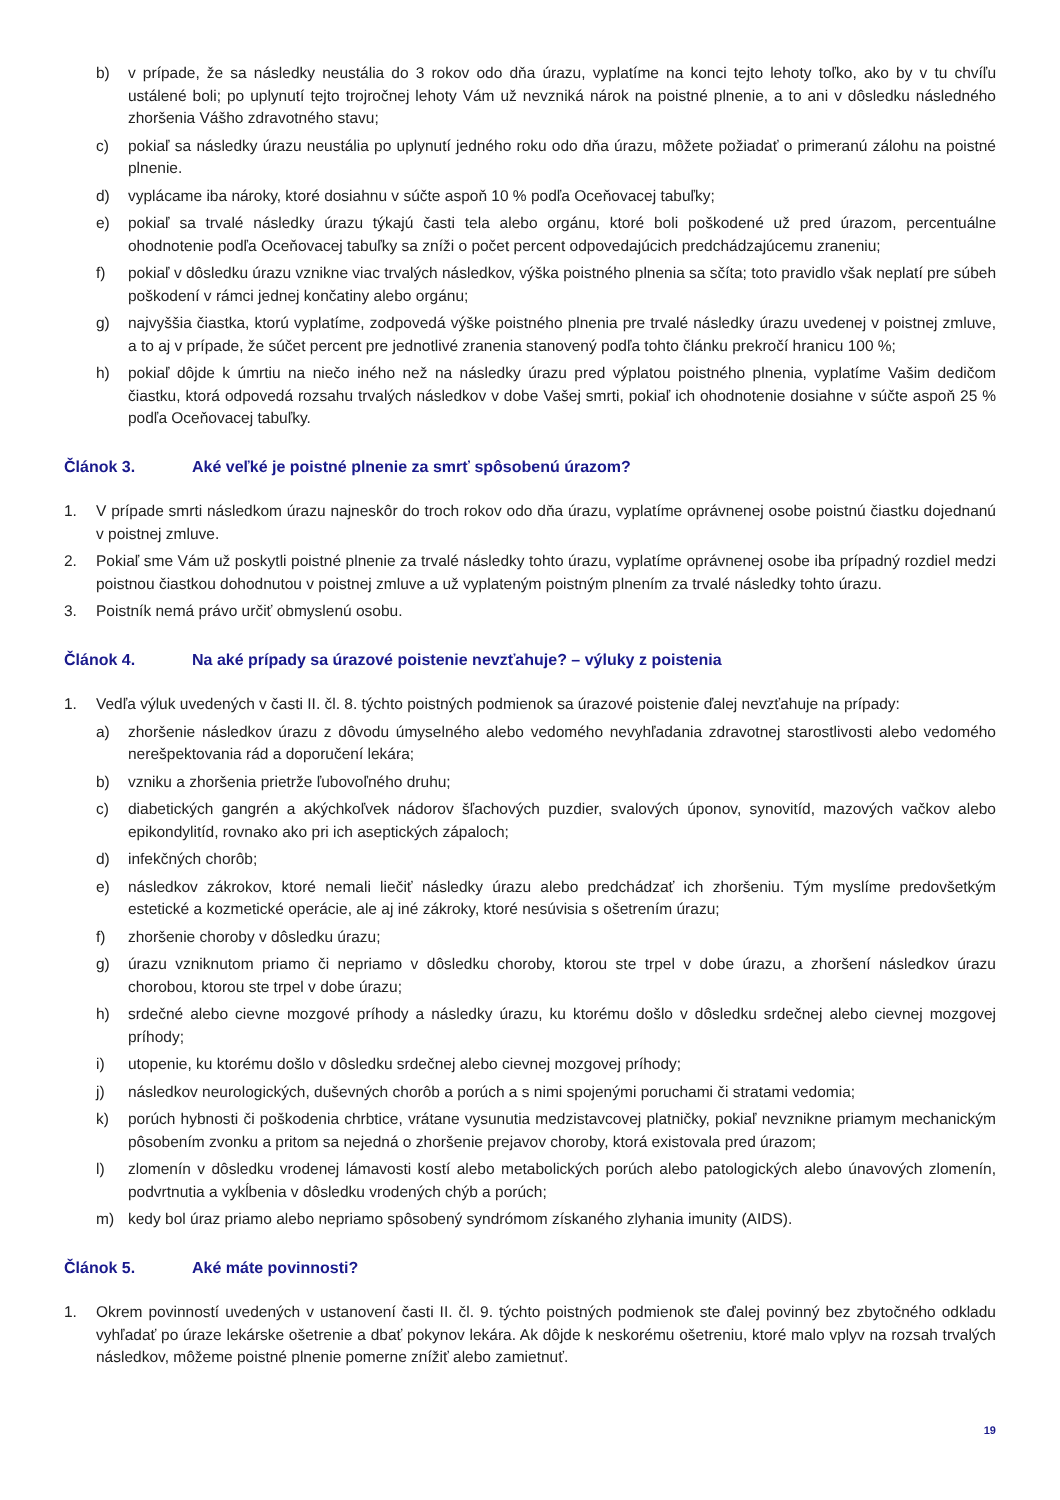b) v prípade, že sa následky neustália do 3 rokov odo dňa úrazu, vyplatíme na konci tejto lehoty toľko, ako by v tu chvíľu ustálené boli; po uplynutí tejto trojročnej lehoty Vám už nevzniká nárok na poistné plnenie, a to ani v dôsledku následného zhoršenia Vášho zdravotného stavu;
c) pokiaľ sa následky úrazu neustália po uplynutí jedného roku odo dňa úrazu, môžete požiadať o primeranú zálohu na poistné plnenie.
d) vyplácame iba nároky, ktoré dosiahnu v súčte aspoň 10 % podľa Oceňovacej tabuľky;
e) pokiaľ sa trvalé následky úrazu týkajú časti tela alebo orgánu, ktoré boli poškodené už pred úrazom, percentuálne ohodnotenie podľa Oceňovacej tabuľky sa zníži o počet percent odpovedajúcich predchádzajúcemu zraneniu;
f) pokiaľ v dôsledku úrazu vznikne viac trvalých následkov, výška poistného plnenia sa sčíta; toto pravidlo však neplatí pre súbeh poškodení v rámci jednej končatiny alebo orgánu;
g) najvyššia čiastka, ktorú vyplatíme, zodpovedá výške poistného plnenia pre trvalé následky úrazu uvedenej v poistnej zmluve, a to aj v prípade, že súčet percent pre jednotlivé zranenia stanovený podľa tohto článku prekročí hranicu 100 %;
h) pokiaľ dôjde k úmrtiu na niečo iného než na následky úrazu pred výplatou poistného plnenia, vyplatíme Vašim dedičom čiastku, ktorá odpovedá rozsahu trvalých následkov v dobe Vašej smrti, pokiaľ ich ohodnotenie dosiahne v súčte aspoň 25 % podľa Oceňovacej tabuľky.
Článok 3. Aké veľké je poistné plnenie za smrť spôsobenú úrazom?
1. V prípade smrti následkom úrazu najneskôr do troch rokov odo dňa úrazu, vyplatíme oprávnenej osobe poistnú čiastku dojednanú v poistnej zmluve.
2. Pokiaľ sme Vám už poskytli poistné plnenie za trvalé následky tohto úrazu, vyplatíme oprávnenej osobe iba prípadný rozdiel medzi poistnou čiastkou dohodnutou v poistnej zmluve a už vyplateným poistným plnením za trvalé následky tohto úrazu.
3. Poistník nemá právo určiť obmyslenú osobu.
Článok 4. Na aké prípady sa úrazové poistenie nevzťahuje? – výluky z poistenia
1. Vedľa výluk uvedených v časti II. čl. 8. týchto poistných podmienok sa úrazové poistenie ďalej nevzťahuje na prípady:
a) zhoršenie následkov úrazu z dôvodu úmyselného alebo vedomého nevyhľadania zdravotnej starostlivosti alebo vedomého nerešpektovania rád a doporučení lekára;
b) vzniku a zhoršenia prietrže ľubovoľného druhu;
c) diabetických gangrén a akýchkoľvek nádorov šľachových puzdier, svalových úponov, synovitíd, mazových vačkov alebo epikondylitíd, rovnako ako pri ich aseptických zápaloch;
d) infekčných chorôb;
e) následkov zákrokov, ktoré nemali liečiť následky úrazu alebo predchádzať ich zhoršeniu. Tým myslíme predovšetkým estetické a kozmetické operácie, ale aj iné zákroky, ktoré nesúvisia s ošetrením úrazu;
f) zhoršenie choroby v dôsledku úrazu;
g) úrazu vzniknutom priamo či nepriamo v dôsledku choroby, ktorou ste trpel v dobe úrazu, a zhoršení následkov úrazu chorobou, ktorou ste trpel v dobe úrazu;
h) srdečné alebo cievne mozgové príhody a následky úrazu, ku ktorému došlo v dôsledku srdečnej alebo cievnej mozgovej príhody;
i) utopenie, ku ktorému došlo v dôsledku srdečnej alebo cievnej mozgovej príhody;
j) následkov neurologických, duševných chorôb a porúch a s nimi spojenými poruchami či stratami vedomia;
k) porúch hybnosti či poškodenia chrbtice, vrátane vysunutia medzistavcovej platničky, pokiaľ nevznikne priamym mechanickým pôsobením zvonku a pritom sa nejedná o zhoršenie prejavov choroby, ktorá existovala pred úrazom;
l) zlomenín v dôsledku vrodenej lámavosti kostí alebo metabolických porúch alebo patologických alebo únavových zlomenín, podvrtnutia a vykĺbenia v dôsledku vrodených chýb a porúch;
m) kedy bol úraz priamo alebo nepriamo spôsobený syndrómom získaného zlyhania imunity (AIDS).
Článok 5. Aké máte povinnosti?
1. Okrem povinností uvedených v ustanovení časti II. čl. 9. týchto poistných podmienok ste ďalej povinný bez zbytočného odkladu vyhľadať po úraze lekárske ošetrenie a dbať pokynov lekára. Ak dôjde k neskorému ošetreniu, ktoré malo vplyv na rozsah trvalých následkov, môžeme poistné plnenie pomerne znížiť alebo zamietnuť.
19